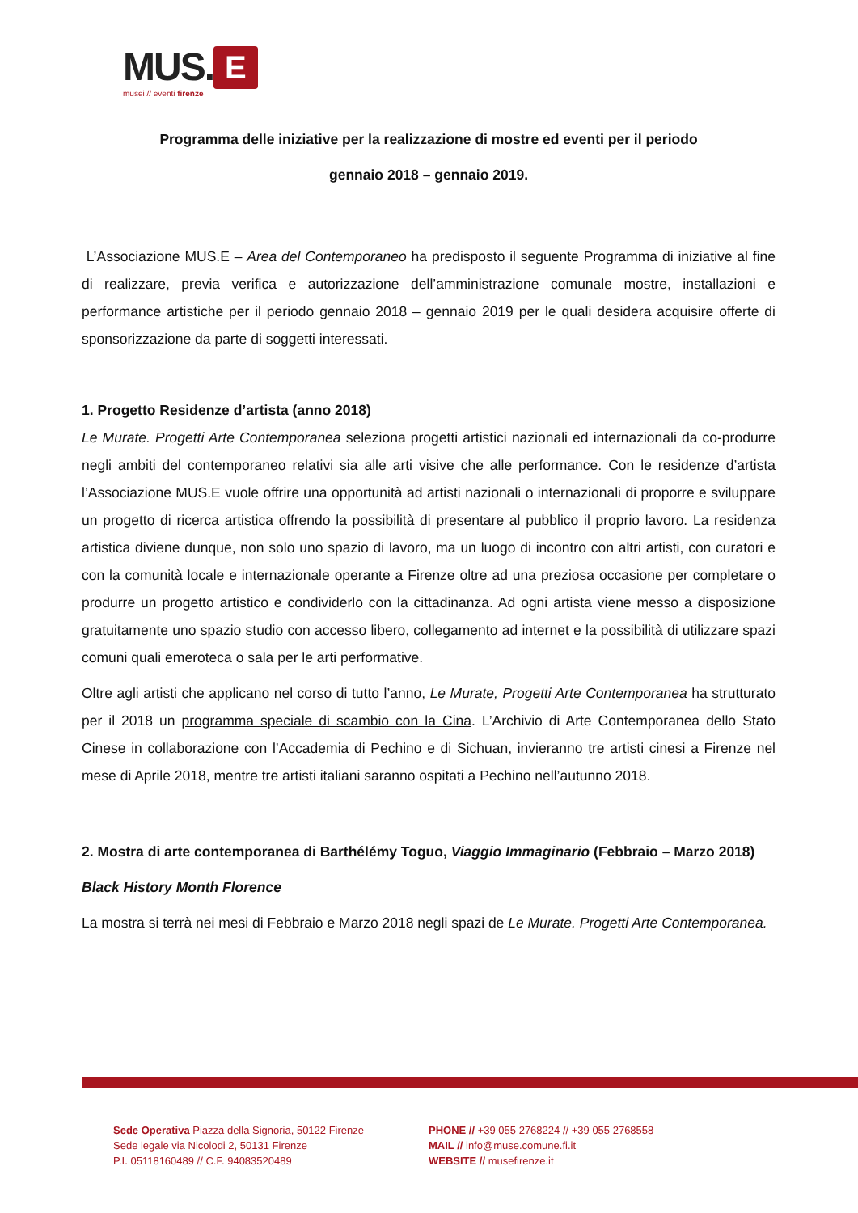MUS. E
musei // eventi firenze
Programma delle iniziative per la realizzazione di mostre ed eventi per il periodo
gennaio 2018 – gennaio 2019.
L’Associazione MUS.E – Area del Contemporaneo ha predisposto il seguente Programma di iniziative al fine di realizzare, previa verifica e autorizzazione dell’amministrazione comunale mostre, installazioni e performance artistiche per il periodo gennaio 2018 – gennaio 2019 per le quali desidera acquisire offerte di sponsorizzazione da parte di soggetti interessati.
1. Progetto Residenze d’artista (anno 2018)
Le Murate. Progetti Arte Contemporanea seleziona progetti artistici nazionali ed internazionali da co-produrre negli ambiti del contemporaneo relativi sia alle arti visive che alle performance. Con le residenze d’artista l’Associazione MUS.E vuole offrire una opportunità ad artisti nazionali o internazionali di proporre e sviluppare un progetto di ricerca artistica offrendo la possibilità di presentare al pubblico il proprio lavoro. La residenza artistica diviene dunque, non solo uno spazio di lavoro, ma un luogo di incontro con altri artisti, con curatori e con la comunità locale e internazionale operante a Firenze oltre ad una preziosa occasione per completare o produrre un progetto artistico e condividerlo con la cittadinanza. Ad ogni artista viene messo a disposizione gratuitamente uno spazio studio con accesso libero, collegamento ad internet e la possibilità di utilizzare spazi comuni quali emeroteca o sala per le arti performative.
Oltre agli artisti che applicano nel corso di tutto l’anno, Le Murate, Progetti Arte Contemporanea ha strutturato per il 2018 un programma speciale di scambio con la Cina. L’Archivio di Arte Contemporanea dello Stato Cinese in collaborazione con l’Accademia di Pechino e di Sichuan, invieranno tre artisti cinesi a Firenze nel mese di Aprile 2018, mentre tre artisti italiani saranno ospitati a Pechino nell’autunno 2018.
2. Mostra di arte contemporanea di Barthélémy Toguo, Viaggio Immaginario (Febbraio – Marzo 2018)
Black History Month Florence
La mostra si terrà nei mesi di Febbraio e Marzo 2018 negli spazi de Le Murate. Progetti Arte Contemporanea.
Sede Operativa Piazza della Signoria, 50122 Firenze
Sede legale via Nicolodi 2, 50131 Firenze
P.I. 05118160489 // C.F. 94083520489
PHONE // +39 055 2768224 // +39 055 2768558
MAIL // info@muse.comune.fi.it
WEBSITE // musefirenze.it